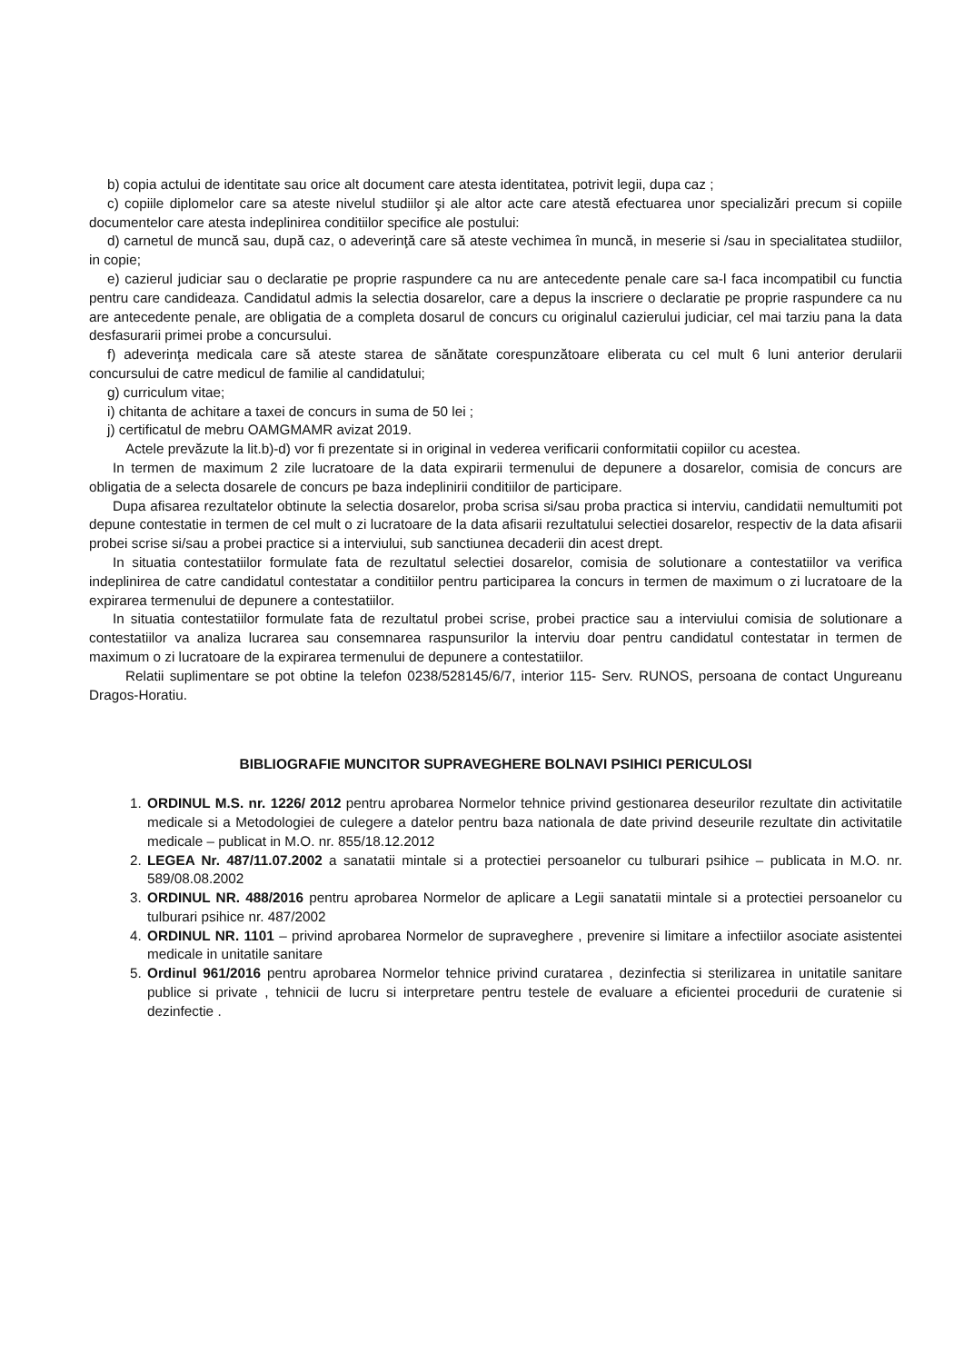b) copia actului de identitate sau orice alt document care atesta identitatea, potrivit legii, dupa caz ;
c) copiile diplomelor care sa ateste nivelul studiilor şi ale altor acte care atestă efectuarea unor specializări precum si copiile documentelor care atesta indeplinirea conditiilor specifice ale postului:
d) carnetul de muncă sau, după caz, o adeverinţă care să ateste vechimea în muncă, in meserie si /sau in specialitatea studiilor, in copie;
e) cazierul judiciar sau o declaratie pe proprie raspundere ca nu are antecedente penale care sa-l faca incompatibil cu functia pentru care candideaza. Candidatul admis la selectia dosarelor, care a depus la inscriere o declaratie pe proprie raspundere ca nu are antecedente penale, are obligatia de a completa dosarul de concurs cu originalul cazierului judiciar, cel mai tarziu pana la data desfasurarii primei probe a concursului.
f) adeverinţa medicala care să ateste starea de sănătate corespunzătoare eliberata cu cel mult 6 luni anterior derularii concursului de catre medicul de familie al candidatului;
g) curriculum vitae;
i) chitanta de achitare a taxei de concurs in suma de 50 lei ;
j) certificatul de mebru OAMGMAMR avizat 2019.
Actele prevăzute la lit.b)-d) vor fi prezentate si in original in vederea verificarii conformitatii copiilor cu acestea.
In termen de maximum 2 zile lucratoare de la data expirarii termenului de depunere a dosarelor, comisia de concurs are obligatia de a selecta dosarele de concurs pe baza indeplinirii conditiilor de participare.
Dupa afisarea rezultatelor obtinute la selectia dosarelor, proba scrisa si/sau proba practica si interviu, candidatii nemultumiti pot depune contestatie in termen de cel mult o zi lucratoare de la data afisarii rezultatului selectiei dosarelor, respectiv de la data afisarii probei scrise si/sau a probei practice si a interviului, sub sanctiunea decaderii din acest drept.
In situatia contestatiilor formulate fata de rezultatul selectiei dosarelor, comisia de solutionare a contestatiilor va verifica indeplinirea de catre candidatul contestatar a conditiilor pentru participarea la concurs in termen de maximum o zi lucratoare de la expirarea termenului de depunere a contestatiilor.
In situatia contestatiilor formulate fata de rezultatul probei scrise, probei practice sau a interviului comisia de solutionare a contestatiilor va analiza lucrarea sau consemnarea raspunsurilor la interviu doar pentru candidatul contestatar in termen de maximum o zi lucratoare de la expirarea termenului de depunere a contestatiilor.
Relatii suplimentare se pot obtine la telefon 0238/528145/6/7, interior 115- Serv. RUNOS, persoana de contact Ungureanu Dragos-Horatiu.
BIBLIOGRAFIE MUNCITOR SUPRAVEGHERE BOLNAVI PSIHICI PERICULOSI
1. ORDINUL M.S. nr. 1226/ 2012 pentru aprobarea Normelor tehnice privind gestionarea deseurilor rezultate din activitatile medicale si a Metodologiei de culegere a datelor pentru baza nationala de date privind deseurile rezultate din activitatile medicale – publicat in M.O. nr. 855/18.12.2012
2. LEGEA Nr. 487/11.07.2002 a sanatatii mintale si a protectiei persoanelor cu tulburari psihice – publicata in M.O. nr. 589/08.08.2002
3. ORDINUL NR. 488/2016 pentru aprobarea Normelor de aplicare a Legii sanatatii mintale si a protectiei persoanelor cu tulburari psihice nr. 487/2002
4. ORDINUL NR. 1101 – privind aprobarea Normelor de supraveghere , prevenire si limitare a infectiilor asociate asistentei medicale in unitatile sanitare
5. Ordinul 961/2016 pentru aprobarea Normelor tehnice privind curatarea , dezinfectia si sterilizarea in unitatile sanitare publice si private , tehnicii de lucru si interpretare pentru testele de evaluare a eficientei procedurii de curatenie si dezinfectie .